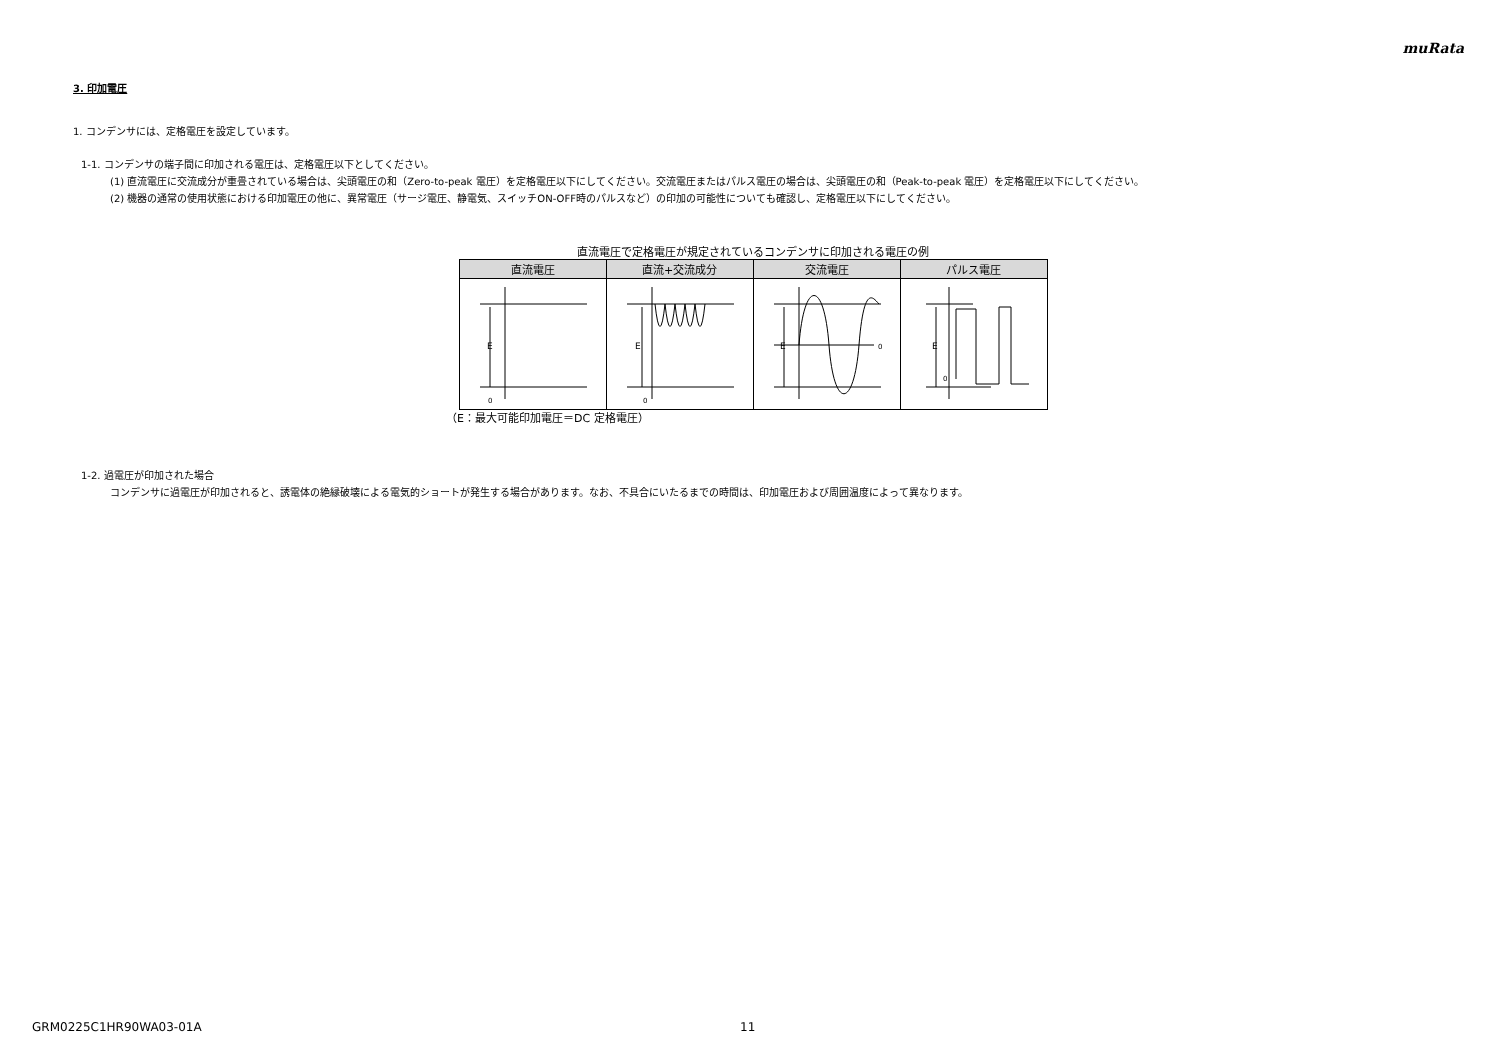muRata
3. 印加電圧
1. コンデンサには、定格電圧を設定しています。
1-1. コンデンサの端子間に印加される電圧は、定格電圧以下としてください。
(1) 直流電圧に交流成分が重畳されている場合は、尖頭電圧の和（Zero-to-peak 電圧）を定格電圧以下にしてください。交流電圧またはパルス電圧の場合は、尖頭電圧の和（Peak-to-peak 電圧）を定格電圧以下にしてください。
(2) 機器の通常の使用状態における印加電圧の他に、異常電圧（サージ電圧、静電気、スイッチON-OFF時のパルスなど）の印加の可能性についても確認し、定格電圧以下にしてください。
直流電圧で定格電圧が規定されているコンデンサに印加される電圧の例
| 直流電圧 | 直流+交流成分 | 交流電圧 | パルス電圧 |
| --- | --- | --- | --- |
| E 0 | E 0 | E 0 | E 0 |
（E：最大可能印加電圧＝DC 定格電圧）
1-2. 過電圧が印加された場合
コンデンサに過電圧が印加されると、誘電体の絶縁破壊による電気的ショートが発生する場合があります。なお、不具合にいたるまでの時間は、印加電圧および周囲温度によって異なります。
GRM0225C1HR90WA03-01A 11